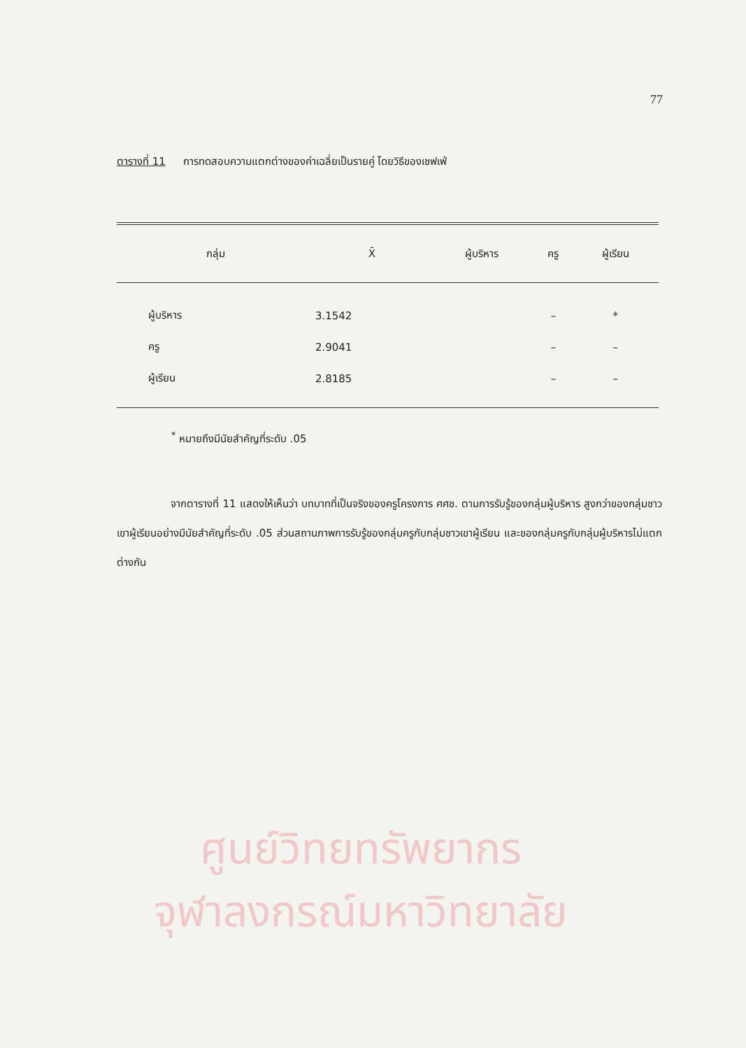77
ตารางที่ 11 การทดสอบความแตกต่างของค่าเฉลี่ยเป็นรายคู่ โดยวิธีของเชฟเฟ่
| กลุ่ม | X̄ | ผู้บริหาร | ครู | ผู้เรียน |
| --- | --- | --- | --- | --- |
| ผู้บริหาร | 3.1542 | | – | * |
| ครู | 2.9041 | | – | – |
| ผู้เรียน | 2.8185 | | – | – |
<sup>*</sup> หมายถึงมีนัยสำคัญที่ระดับ .05
จากตารางที่ 11 แสดงให้เห็นว่า บทบาทที่เป็นจริงของครูโครงการ ศศช. ตามการรับรู้ของกลุ่มผู้บริหาร สูงกว่าของกลุ่มชาวเขาผู้เรียนอย่างมีนัยสำคัญที่ระดับ .05 ส่วนสถานภาพการรับรู้ของกลุ่มครูกับกลุ่มชาวเขาผู้เรียน และของกลุ่มครูกับกลุ่มผู้บริหารไม่แตกต่างกัน
ศูนย์วิทยทรัพยากร
จุฬาลงกรณ์มหาวิทยาลัย